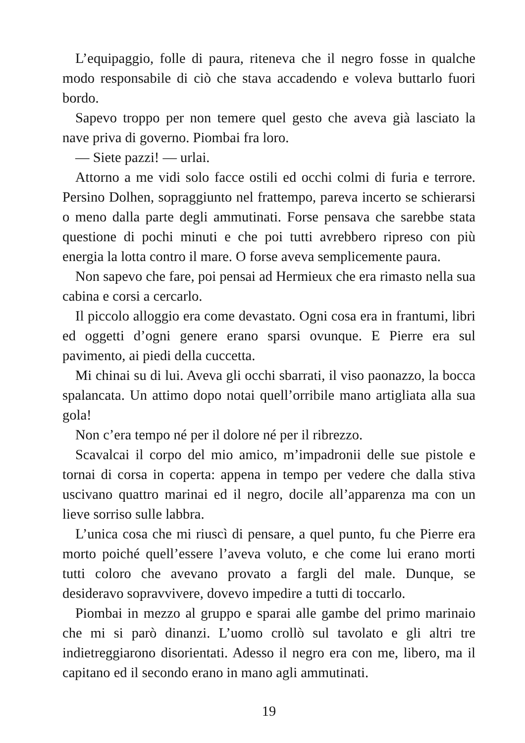L’equipaggio, folle di paura, riteneva che il negro fosse in qualche modo responsabile di ciò che stava accadendo e voleva buttarlo fuori bordo.
Sapevo troppo per non temere quel gesto che aveva già lasciato la nave priva di governo. Piombai fra loro.
— Siete pazzi! — urlai.
Attorno a me vidi solo facce ostili ed occhi colmi di furia e terrore. Persino Dolhen, sopraggiunto nel frattempo, pareva incerto se schierarsi o meno dalla parte degli ammutinati. Forse pensava che sarebbe stata questione di pochi minuti e che poi tutti avrebbero ripreso con più energia la lotta contro il mare. O forse aveva semplicemente paura.
Non sapevo che fare, poi pensai ad Hermieux che era rimasto nella sua cabina e corsi a cercarlo.
Il piccolo alloggio era come devastato. Ogni cosa era in frantumi, libri ed oggetti d’ogni genere erano sparsi ovunque. E Pierre era sul pavimento, ai piedi della cuccetta.
Mi chinai su di lui. Aveva gli occhi sbarrati, il viso paonazzo, la bocca spalancata. Un attimo dopo notai quell’orribile mano artigliata alla sua gola!
Non c’era tempo né per il dolore né per il ribrezzo.
Scavalcai il corpo del mio amico, m’impadronii delle sue pistole e tornai di corsa in coperta: appena in tempo per vedere che dalla stiva uscivano quattro marinai ed il negro, docile all’apparenza ma con un lieve sorriso sulle labbra.
L’unica cosa che mi riuscì di pensare, a quel punto, fu che Pierre era morto poiché quell’essere l’aveva voluto, e che come lui erano morti tutti coloro che avevano provato a fargli del male. Dunque, se desideravo sopravvivere, dovevo impedire a tutti di toccarlo.
Piombai in mezzo al gruppo e sparai alle gambe del primo marinaio che mi si parò dinanzi. L’uomo crollò sul tavolato e gli altri tre indietreggiarono disorientati. Adesso il negro era con me, libero, ma il capitano ed il secondo erano in mano agli ammutinati.
19